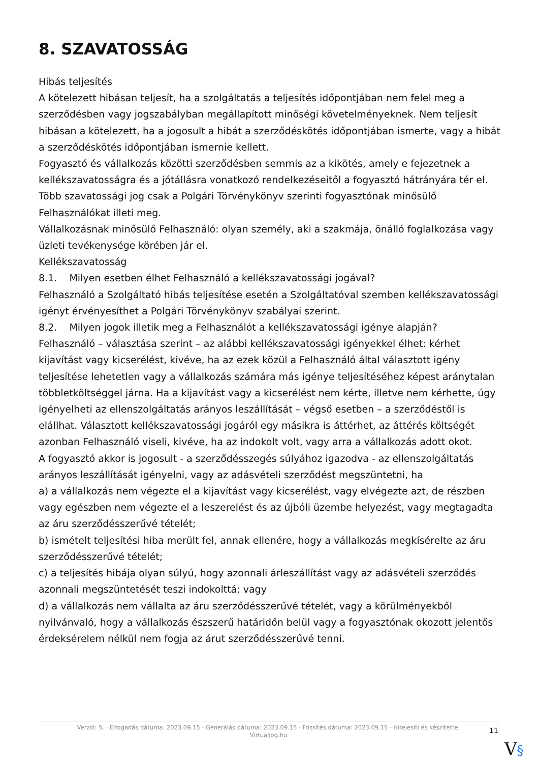8. SZAVATOSSÁG
Hibás teljesítés
A kötelezett hibásan teljesít, ha a szolgáltatás a teljesítés időpontjában nem felel meg a szerződésben vagy jogszabályban megállapított minőségi követelményeknek. Nem teljesít hibásan a kötelezett, ha a jogosult a hibát a szerződéskötés időpontjában ismerte, vagy a hibát a szerződéskötés időpontjában ismernie kellett.
Fogyasztó és vállalkozás közötti szerződésben semmis az a kikötés, amely e fejezetnek a kellékszavatosságra és a jótállásra vonatkozó rendelkezéseitől a fogyasztó hátrányára tér el.
Több szavatossági jog csak a Polgári Törvénykönyv szerinti fogyasztónak minősülő Felhasználókat illeti meg.
Vállalkozásnak minősülő Felhasználó: olyan személy, aki a szakmája, önálló foglalkozása vagy üzleti tevékenysége körében jár el.
Kellékszavatosság
8.1. Milyen esetben élhet Felhasználó a kellékszavatossági jogával?
Felhasználó a Szolgáltató hibás teljesítése esetén a Szolgáltatóval szemben kellékszavatossági igényt érvényesíthet a Polgári Törvénykönyv szabályai szerint.
8.2. Milyen jogok illetik meg a Felhasználót a kellékszavatossági igénye alapján?
Felhasználó – választása szerint – az alábbi kellékszavatossági igényekkel élhet: kérhet kijavítást vagy kicserélést, kivéve, ha az ezek közül a Felhasználó által választott igény teljesítése lehetetlen vagy a vállalkozás számára más igénye teljesítéséhez képest aránytalan többletköltséggel járna. Ha a kijavítást vagy a kicserélést nem kérte, illetve nem kérhette, úgy igényelheti az ellenszolgáltatás arányos leszállítását – végső esetben – a szerződéstől is elállhat. Választott kellékszavatossági jogáról egy másikra is áttérhet, az áttérés költségét azonban Felhasználó viseli, kivéve, ha az indokolt volt, vagy arra a vállalkozás adott okot.
A fogyasztó akkor is jogosult - a szerződésszegés súlyához igazodva - az ellenszolgáltatás arányos leszállítását igényelni, vagy az adásvételi szerződést megszüntetni, ha
a) a vállalkozás nem végezte el a kijavítást vagy kicserélést, vagy elvégezte azt, de részben vagy egészben nem végezte el a leszerelést és az újbóli üzembe helyezést, vagy megtagadta az áru szerződésszerűvé tételét;
b) ismételt teljesítési hiba merült fel, annak ellenére, hogy a vállalkozás megkísérelte az áru szerződésszerűvé tételét;
c) a teljesítés hibája olyan súlyú, hogy azonnali árleszállítást vagy az adásvételi szerződés azonnali megszüntetését teszi indokolttá; vagy
d) a vállalkozás nem vállalta az áru szerződésszerűvé tételét, vagy a körülményekből nyilvánvaló, hogy a vállalkozás észszerű határidőn belül vagy a fogyasztónak okozott jelentős érdeksérelem nélkül nem fogja az árut szerződésszerűvé tenni.
Verzió: 5. · Elfogadás dátuma: 2023.09.15 · Generálás dátuma: 2023.09.15 · Frissítés dátuma: 2023.09.15 · Hitelesíti és készítette: Virtualjog.hu
11
V§